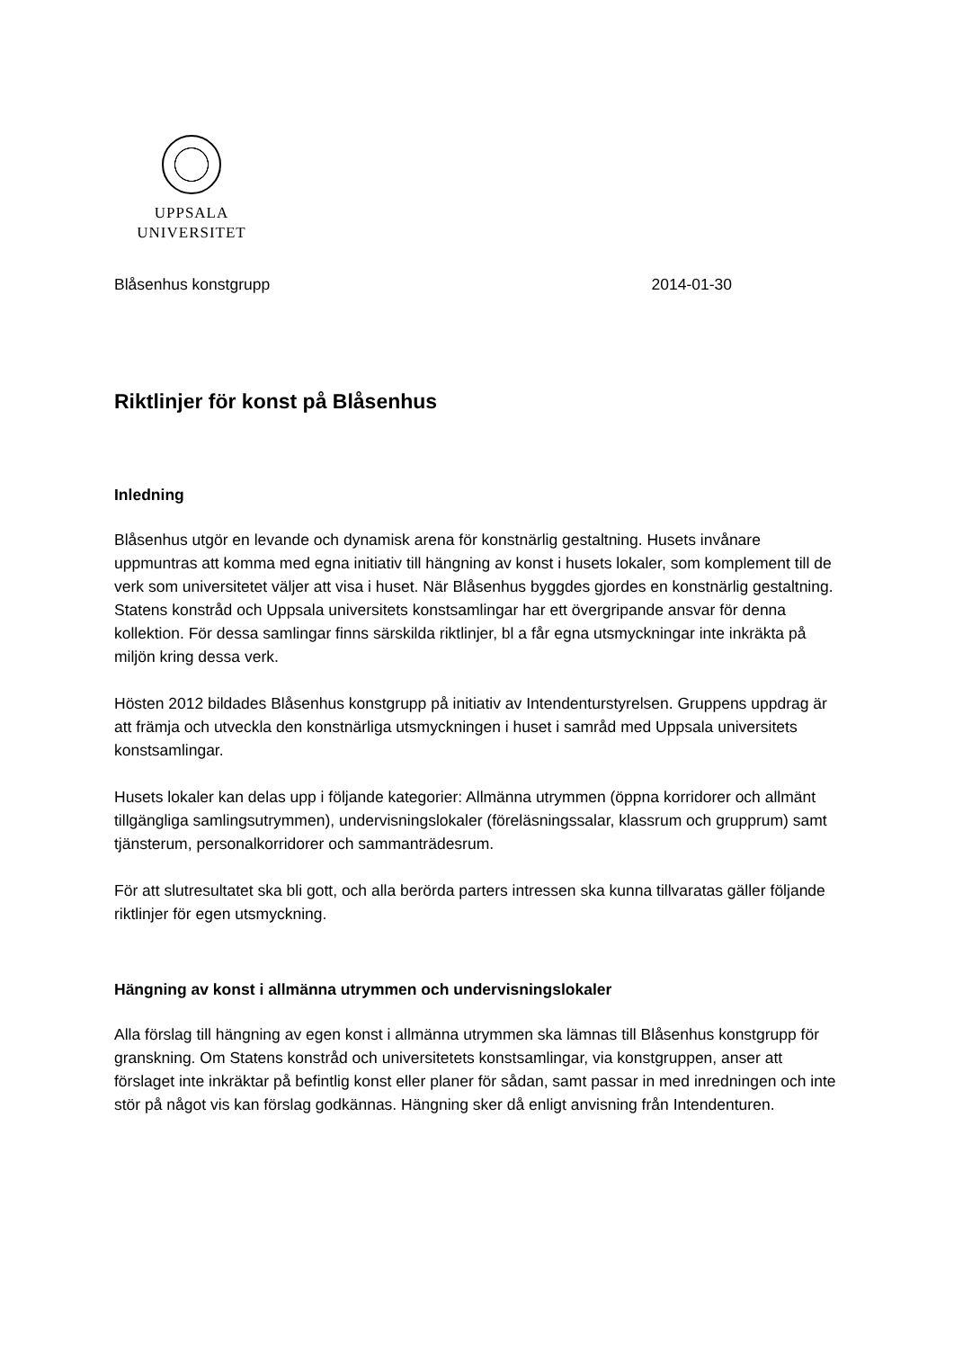UPPSALA
UNIVERSITET
Blåsenhus konstgrupp 2014-01-30
Riktlinjer för konst på Blåsenhus
Inledning
Blåsenhus utgör en levande och dynamisk arena för konstnärlig gestaltning. Husets invånare uppmuntras att komma med egna initiativ till hängning av konst i husets lokaler, som komplement till de verk som universitetet väljer att visa i huset. När Blåsenhus byggdes gjordes en konstnärlig gestaltning. Statens konstråd och Uppsala universitets konstsamlingar har ett övergripande ansvar för denna kollektion. För dessa samlingar finns särskilda riktlinjer, bl a får egna utsmyckningar inte inkräkta på miljön kring dessa verk.
Hösten 2012 bildades Blåsenhus konstgrupp på initiativ av Intendenturstyrelsen. Gruppens uppdrag är att främja och utveckla den konstnärliga utsmyckningen i huset i samråd med Uppsala universitets konstsamlingar.
Husets lokaler kan delas upp i följande kategorier: Allmänna utrymmen (öppna korridorer och allmänt tillgängliga samlingsutrymmen), undervisningslokaler (föreläsningssalar, klassrum och grupprum) samt tjänsterum, personalkorridorer och sammanträdesrum.
För att slutresultatet ska bli gott, och alla berörda parters intressen ska kunna tillvaratas gäller följande riktlinjer för egen utsmyckning.
Hängning av konst i allmänna utrymmen och undervisningslokaler
Alla förslag till hängning av egen konst i allmänna utrymmen ska lämnas till Blåsenhus konstgrupp för granskning. Om Statens konstråd och universitetets konstsamlingar, via konstgruppen, anser att förslaget inte inkräktar på befintlig konst eller planer för sådan, samt passar in med inredningen och inte stör på något vis kan förslag godkännas. Hängning sker då enligt anvisning från Intendenturen.